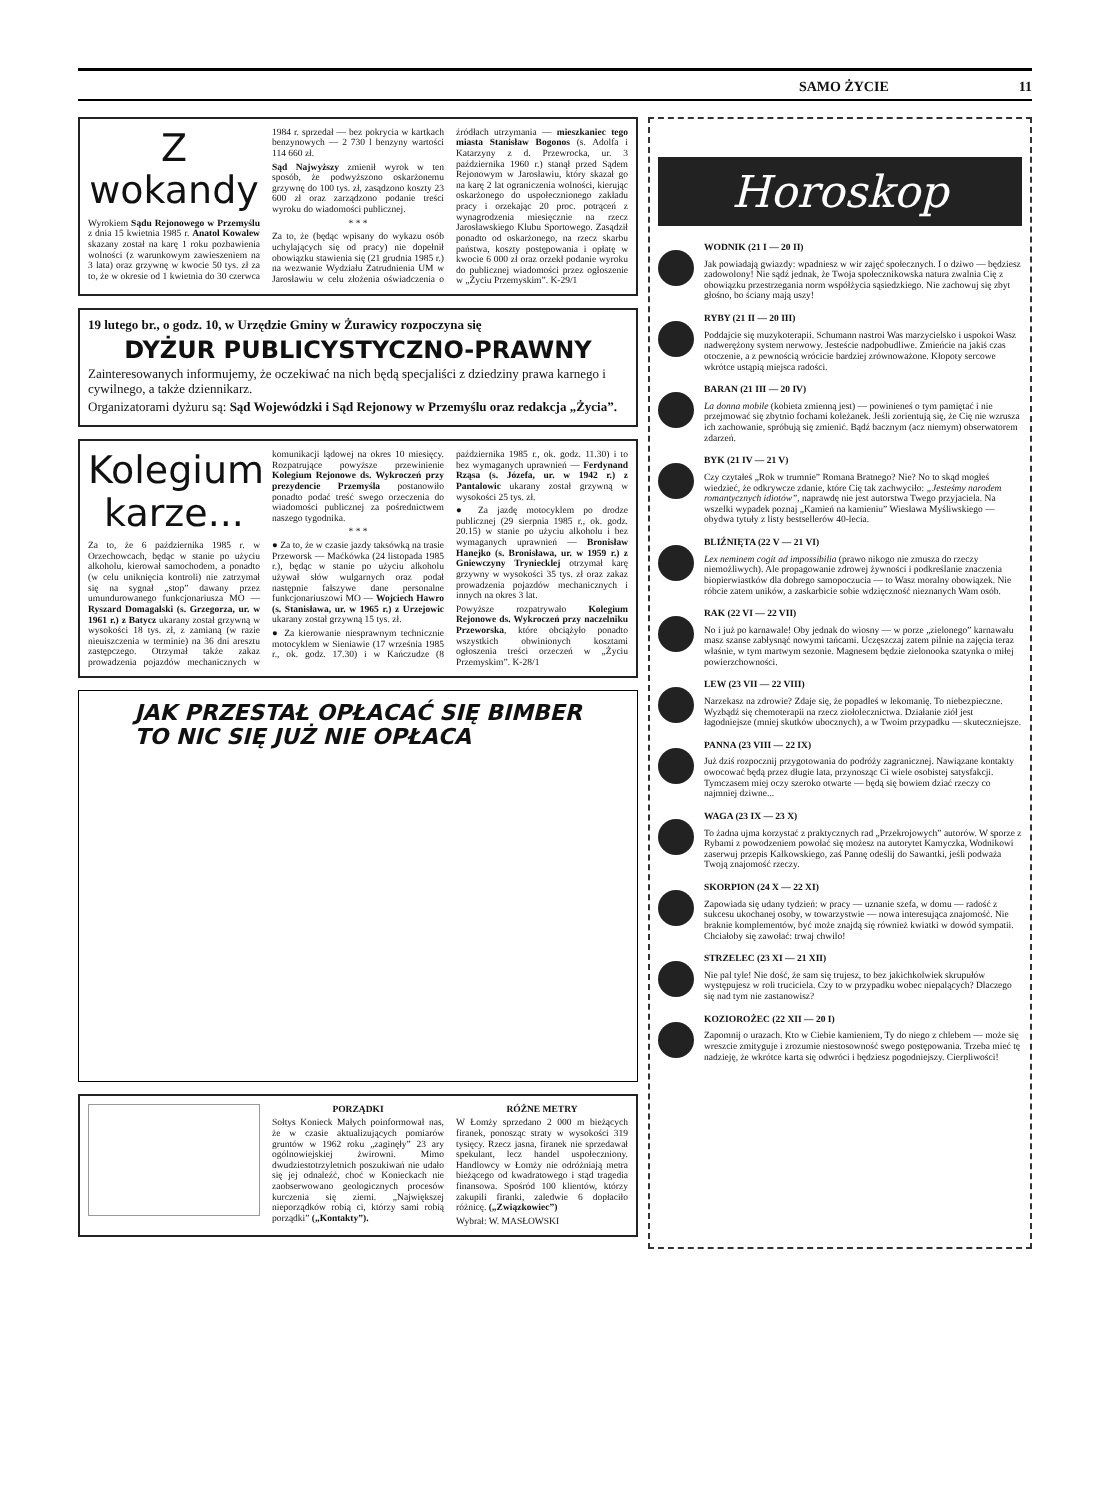SAMO ŻYCIE 11
Z wokandy
Wyrokiem Sądu Rejonowego w Przemyślu z dnia 15 kwietnia 1985 r. Anatol Kowalew skazany został na karę 1 roku pozbawienia wolności (z warunkowym zawieszeniem na 3 lata) oraz grzywnę w kwocie 50 tys. zł za to, że w okresie od 1 kwietnia do 30 czerwca 1984 r. sprzedał — bez pokrycia w kartkach benzynowych — 2 730 l benzyny wartości 114 660 zł.
Sąd Najwyższy zmienił wyrok w ten sposób, że podwyższono oskarżonemu grzywnę do 100 tys. zł, zasądzono koszty 23 600 zł oraz zarządzono podanie treści wyroku do wiadomości publicznej.
* * *
Za to, że (będąc wpisany do wykazu osób uchylających się od pracy) nie dopełnił obowiązku stawienia się (21 grudnia 1985 r.) na wezwanie Wydziału Zatrudnienia UM w Jarosławiu w celu złożenia oświadczenia o źródłach utrzymania — mieszkaniec tego miasta Stanisław Bogonos (s. Adolfa i Katarzyny z d. Przewrocka, ur. 3 października 1960 r.) stanął przed Sądem Rejonowym w Jarosławiu, który skazał go na karę 2 lat ograniczenia wolności, kierując oskarżonego do uspołecznionego zakładu pracy i orzekając 20 proc. potrąceń z wynagrodzenia miesięcznie na rzecz Jarosławskiego Klubu Sportowego. Zasądził ponadto od oskarżonego, na rzecz skarbu państwa, koszty postępowania i opłatę w kwocie 6 000 zł oraz orzekł podanie wyroku do publicznej wiadomości przez ogłoszenie w „Życiu Przemyskim”. K-29/1
19 lutego br., o godz. 10, w Urzędzie Gminy w Żurawicy rozpoczyna się
DYŻUR PUBLICYSTYCZNO-PRAWNY
Zainteresowanych informujemy, że oczekiwać na nich będą specjaliści z dziedziny prawa karnego i cywilnego, a także dziennikarz.
Organizatorami dyżuru są: Sąd Wojewódzki i Sąd Rejonowy w Przemyślu oraz redakcja „Życia”.
Kolegium karze...
Za to, że 6 października 1985 r. w Orzechowcach, będąc w stanie po użyciu alkoholu, kierował samochodem, a ponadto (w celu uniknięcia kontroli) nie zatrzymał się na sygnał „stop” dawany przez umundurowanego funkcjonariusza MO — Ryszard Domagalski (s. Grzegorza, ur. w 1961 r.) z Batycz ukarany został grzywną w wysokości 18 tys. zł, z zamianą (w razie nieuiszczenia w terminie) na 36 dni aresztu zastępczego. Otrzymał także zakaz prowadzenia pojazdów mechanicznych w komunikacji lądowej na okres 10 miesięcy. Rozpatrujące powyższe przewinienie Kolegium Rejonowe ds. Wykroczeń przy prezydencie Przemyśla postanowiło ponadto podać treść swego orzeczenia do wiadomości publicznej za pośrednictwem naszego tygodnika.
* * *
● Za to, że w czasie jazdy taksówką na trasie Przeworsk — Maćkówka (24 listopada 1985 r.), będąc w stanie po użyciu alkoholu używał słów wulgarnych oraz podał następnie fałszywe dane personalne funkcjonariuszowi MO — Wojciech Hawro (s. Stanisława, ur. w 1965 r.) z Urzejowic ukarany został grzywną 15 tys. zł.
● Za kierowanie niesprawnym technicznie motocyklem w Sieniawie (17 września 1985 r., ok. godz. 17.30) i w Kańczudze (8 października 1985 r., ok. godz. 11.30) i to bez wymaganych uprawnień — Ferdynand Rząsa (s. Józefa, ur. w 1942 r.) z Pantalowic ukarany został grzywną w wysokości 25 tys. zł.
● Za jazdę motocyklem po drodze publicznej (29 sierpnia 1985 r., ok. godz. 20.15) w stanie po użyciu alkoholu i bez wymaganych uprawnień — Bronisław Hanejko (s. Bronisława, ur. w 1959 r.) z Gniewczyny Tryniecklej otrzymał karę grzywny w wysokości 35 tys. zł oraz zakaz prowadzenia pojazdów mechanicznych i innych na okres 3 lat.
Powyższe rozpatrywało Kolegium Rejonowe ds. Wykroczeń przy naczelniku Przeworska, które obciążyło ponadto wszystkich obwinionych kosztami ogłoszenia treści orzeczeń w „Życiu Przemyskim”. K-28/1
JAK PRZESTAŁ OPŁACAĆ SIĘ BIMBER
TO NIC SIĘ JUŻ NIE OPŁACA
PORZĄDKI
Sołtys Konieck Małych poinformował nas, że w czasie aktualizujących pomiarów gruntów w 1962 roku „zaginęły” 23 ary ogólnowiejskiej żwirowni. Mimo dwudziestotrzyletnich poszukiwań nie udało się jej odnaleźć, choć w Konieckach nie zaobserwowano geologicznych procesów kurczenia się ziemi. „Największej nieporządków robią ci, którzy sami robią porządki” („Kontakty”).
RÓŻNE METRY
W Łomży sprzedano 2 000 m bieżących firanek, ponosząc straty w wysokości 319 tysięcy. Rzecz jasna, firanek nie sprzedawał spekulant, lecz handel uspołeczniony. Handlowcy w Łomży nie odróżniają metra bieżącego od kwadratowego i stąd tragedia finansowa. Spośród 100 klientów, którzy zakupili firanki, zaledwie 6 dopłaciło różnicę. („Związkowiec”)
Wybrał: W. MASŁOWSKI
Horoskop
WODNIK (21 I — 20 II)
Jak powiadają gwiazdy: wpadniesz w wir zajęć społecznych. I o dziwo — będziesz zadowolony! Nie sądź jednak, że Twoja społecznikowska natura zwalnia Cię z obowiązku przestrzegania norm współżycia sąsiedzkiego. Nie zachowuj się zbyt głośno, bo ściany mają uszy!
RYBY (21 II — 20 III)
Poddajcie się muzykoterapii. Schumann nastroi Was marzycielsko i uspokoi Wasz nadwerężony system nerwowy. Jesteście nadpobudliwe. Zmieńcie na jakiś czas otoczenie, a z pewnością wrócicie bardziej zrównoważone. Kłopoty sercowe wkrótce ustąpią miejsca radości.
BARAN (21 III — 20 IV)
La donna mobile (kobieta zmienną jest) — powinieneś o tym pamiętać i nie przejmować się zbytnio fochami koleżanek. Jeśli zorientują się, że Cię nie wzrusza ich zachowanie, spróbują się zmienić. Bądź bacznym (acz niemym) obserwatorem zdarzeń.
BYK (21 IV — 21 V)
Czy czytałeś „Rok w trumnie” Romana Bratnego? Nie? No to skąd mogłeś wiedzieć, że odkrywcze zdanie, które Cię tak zachwyciło: „Jesteśmy narodem romantycznych idiotów”, naprawdę nie jest autorstwa Twego przyjaciela. Na wszelki wypadek poznaj „Kamień na kamieniu” Wiesława Myśliwskiego — obydwa tytuły z listy bestsellerów 40-lecia.
BLIŹNIĘTA (22 V — 21 VI)
Lex neminem cogit ad impossibilia (prawo nikogo nie zmusza do rzeczy niemożliwych). Ale propagowanie zdrowej żywności i podkreślanie znaczenia biopierwiastków dla dobrego samopoczucia — to Wasz moralny obowiązek. Nie róbcie zatem uników, a zaskarbicie sobie wdzięczność nieznanych Wam osób.
RAK (22 VI — 22 VII)
No i już po karnawale! Oby jednak do wiosny — w porze „zielonego” karnawału masz szanse zabłysnąć nowymi tańcami. Uczęszczaj zatem pilnie na zajęcia teraz właśnie, w tym martwym sezonie. Magnesem będzie zielonooka szatynka o miłej powierzchowności.
LEW (23 VII — 22 VIII)
Narzekasz na zdrowie? Zdaje się, że popadłeś w lekomanię. To niebezpieczne. Wyzbądź się chemoterapii na rzecz ziołolecznictwa. Działanie ziół jest łagodniejsze (mniej skutków ubocznych), a w Twoim przypadku — skuteczniejsze.
PANNA (23 VIII — 22 IX)
Już dziś rozpocznij przygotowania do podróży zagranicznej. Nawiązane kontakty owocować będą przez długie lata, przynosząc Ci wiele osobistej satysfakcji. Tymczasem miej oczy szeroko otwarte — będą się bowiem dziać rzeczy co najmniej dziwne...
WAGA (23 IX — 23 X)
To żadna ujma korzystać z praktycznych rad „Przekrojowych” autorów. W sporze z Rybami z powodzeniem powołać się możesz na autorytet Kamyczka, Wodnikowi zaserwuj przepis Kalkowskiego, zaś Pannę odeślij do Sawantki, jeśli podważa Twoją znajomość rzeczy.
SKORPION (24 X — 22 XI)
Zapowiada się udany tydzień: w pracy — uznanie szefa, w domu — radość z sukcesu ukochanej osoby, w towarzystwie — nowa interesująca znajomość. Nie braknie komplementów, być może znajdą się również kwiatki w dowód sympatii. Chciałoby się zawołać: trwaj chwilo!
STRZELEC (23 XI — 21 XII)
Nie pal tyle! Nie dość, że sam się trujesz, to bez jakichkolwiek skrupułów występujesz w roli truciciela. Czy to w przypadku wobec niepalących? Dlaczego się nad tym nie zastanowisz?
KOZIOROŻEC (22 XII — 20 I)
Zapomnij o urazach. Kto w Ciebie kamieniem, Ty do niego z chlebem — może się wreszcie zmityguje i zrozumie niestosowność swego postępowania. Trzeba mieć tę nadzieję, że wkrótce karta się odwróci i będziesz pogodniejszy. Cierpliwości!